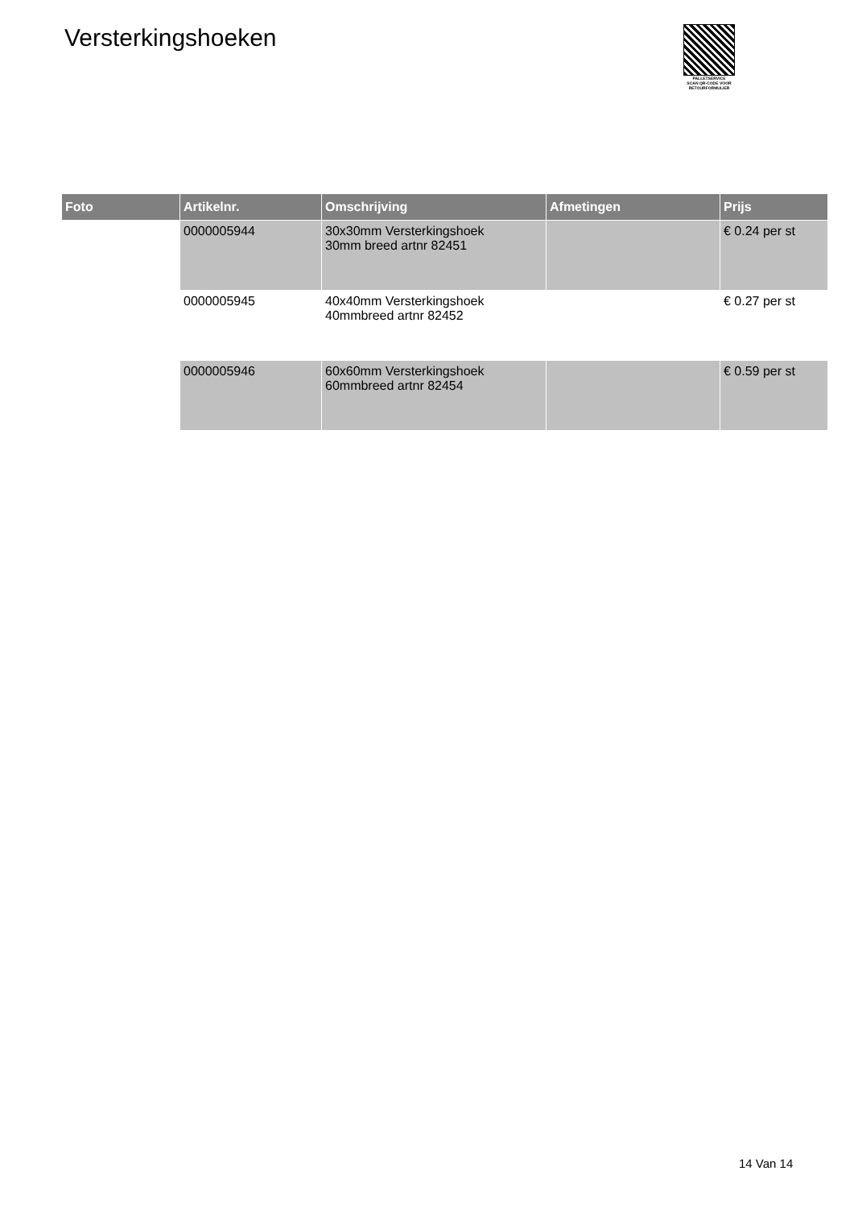Versterkingshoeken
PALLETSERVICE
SCAN QR-CODE VOOR
RETOURFORMULIER
| Foto | Artikelnr. | Omschrijving | Afmetingen | Prijs |
| --- | --- | --- | --- | --- |
| | 0000005944 | 30x30mm Versterkingshoek 30mm breed artnr 82451 | | € 0.24 per st |
| | 0000005945 | 40x40mm Versterkingshoek 40mmbreed artnr 82452 | | € 0.27 per st |
| | 0000005946 | 60x60mm Versterkingshoek 60mmbreed artnr 82454 | | € 0.59 per st |
14 Van 14